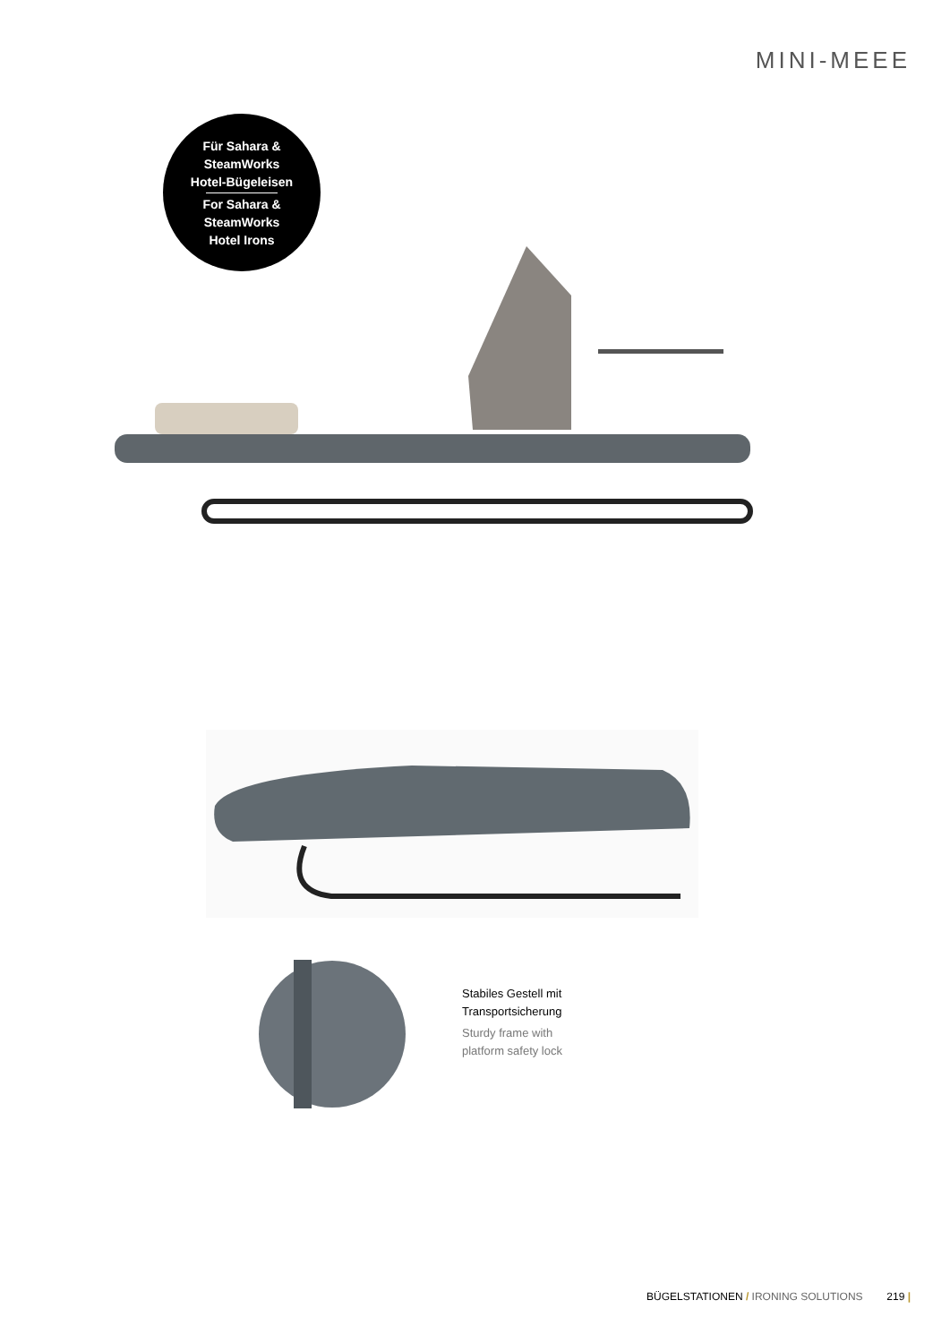MINI-MEEE
Für Sahara &
SteamWorks
Hotel-Bügeleisen
For Sahara &
SteamWorks
Hotel Irons
Stabiles Gestell mit
Transportsicherung
Sturdy frame with
platform safety lock
BÜGELSTATIONEN / IRONING SOLUTIONS 219 |